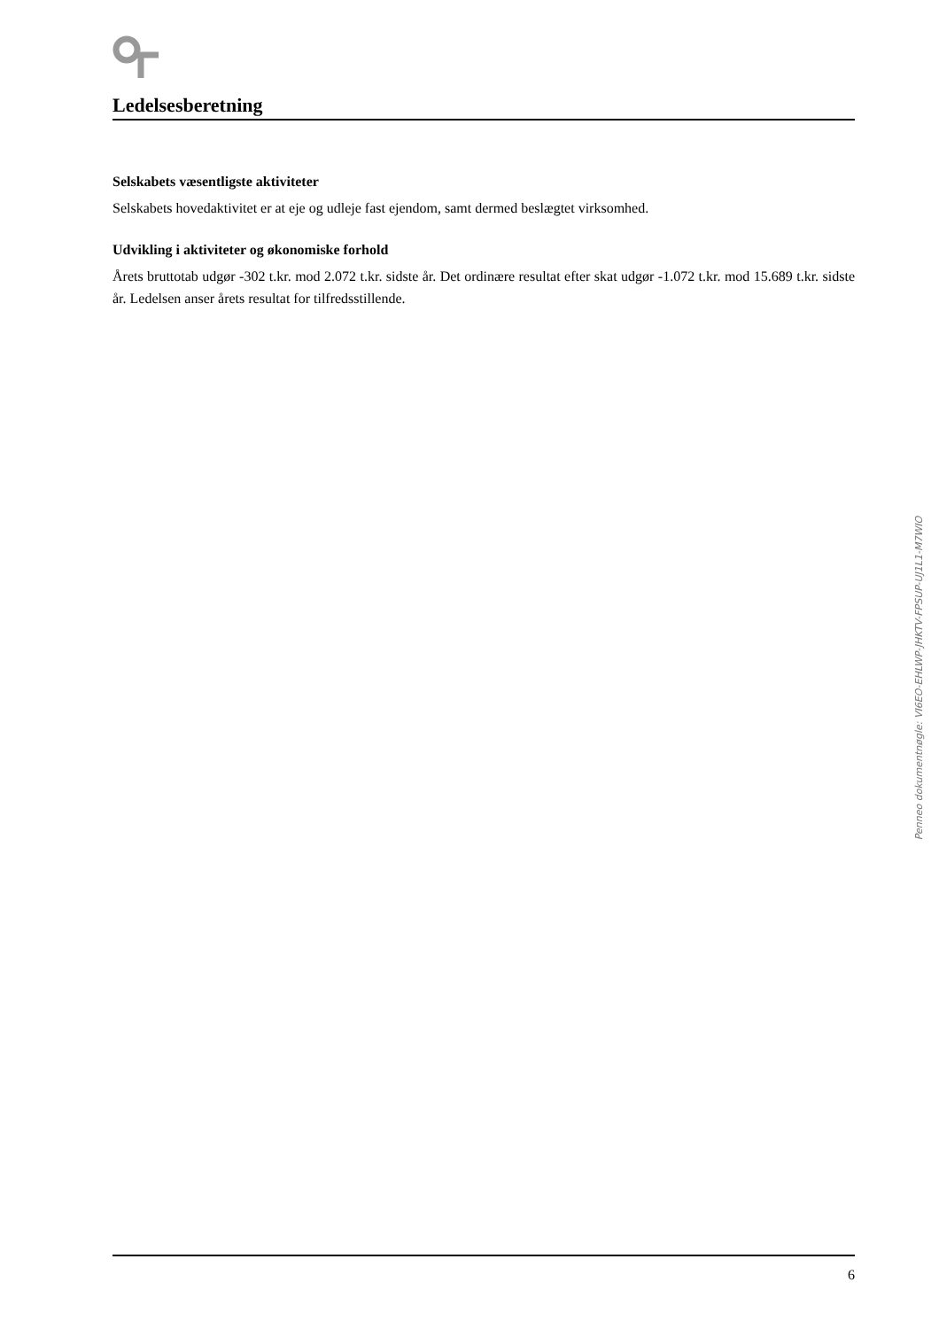Ledelsesberetning
Selskabets væsentligste aktiviteter
Selskabets hovedaktivitet er at eje og udleje fast ejendom, samt dermed beslægtet virksomhed.
Udvikling i aktiviteter og økonomiske forhold
Årets bruttotab udgør -302 t.kr. mod 2.072 t.kr. sidste år. Det ordinære resultat efter skat udgør -1.072 t.kr. mod 15.689 t.kr. sidste år. Ledelsen anser årets resultat for tilfredsstillende.
Penneo dokumentnøgle: VI6EO-EHLWP-JHKTV-FPSUP-UJ1L1-M7WIO
6